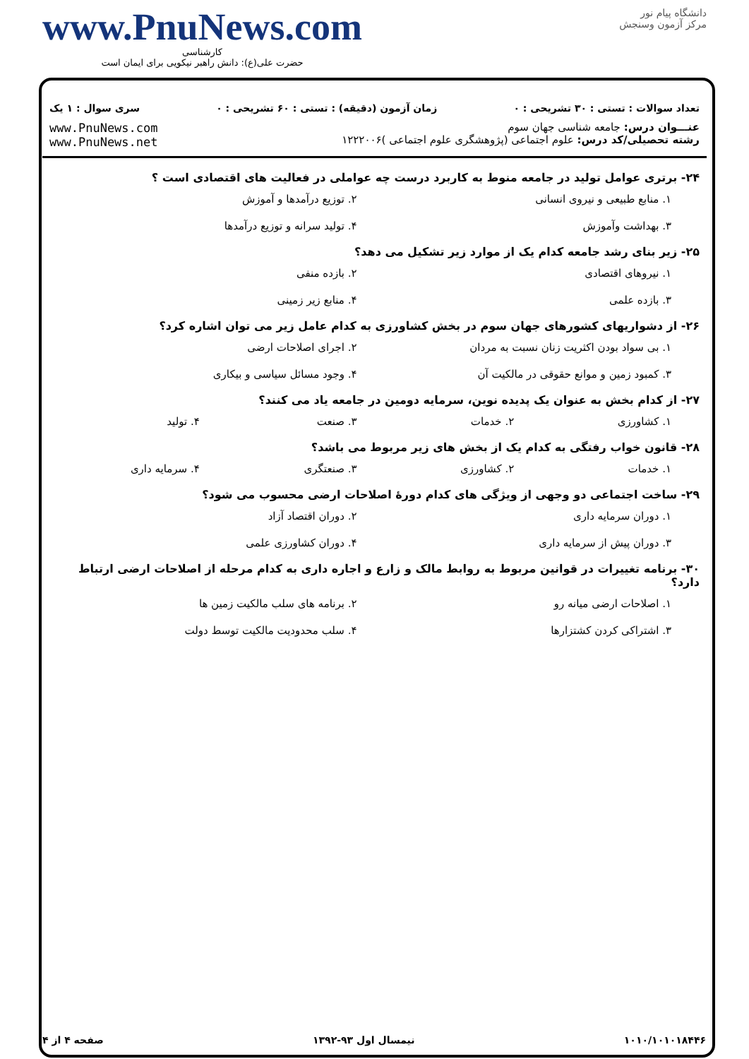دانشگاه پیام نور
مرکز آزمون وسنجش
www.PnuNews.com
کارشناسی
حضرت علی(ع): دانش راهبر نیکویی برای ایمان است
تعداد سوالات : تستی : ۳۰ تشریحی : ۰ زمان آزمون (دقیقه) : تستی : ۶۰ تشریحی : ۰ سری سوال : ۱ یک
عنـــوان درس: جامعه شناسی جهان سوم
رشته تحصیلی/کد درس: علوم اجتماعی (پژوهشگری علوم اجتماعی )۱۲۲۲۰۰۶
www.PnuNews.com
www.PnuNews.net
۲۴- برتری عوامل تولید در جامعه منوط به کاربرد درست چه عواملی در فعالیت های اقتصادی است ؟
۱. منابع طبیعی و نیروی انسانی ۲. توزیع درآمدها و آموزش ۳. بهداشت وآموزش ۴. تولید سرانه و توزیع درآمدها
۲۵- زیر بنای رشد جامعه کدام یک از موارد زیر تشکیل می دهد؟
۱. نیروهای اقتصادی ۲. بازده منفی ۳. بازده علمی ۴. منابع زیر زمینی
۲۶- از دشواریهای کشورهای جهان سوم در بخش کشاورزی به کدام عامل زیر می توان اشاره کرد؟
۱. بی سواد بودن اکثریت زنان نسبت به مردان ۲. اجرای اصلاحات ارضی ۳. کمبود زمین و موانع حقوقی در مالکیت آن ۴. وجود مسائل سیاسی و بیکاری
۲۷- از کدام بخش به عنوان یک پدیده نوین، سرمایه دومین در جامعه یاد می کنند؟
۱. کشاورزی ۲. خدمات ۳. صنعت ۴. تولید
۲۸- قانون خواب رفتگی به کدام یک از بخش های زیر مربوط می باشد؟
۱. خدمات ۲. کشاورزی ۳. صنعتگری ۴. سرمایه داری
۲۹- ساخت اجتماعی دو وجهی از ویژگی های کدام دورهٔ اصلاحات ارضی محسوب می شود؟
۱. دوران سرمایه داری ۲. دوران اقتصاد آزاد ۳. دوران پیش از سرمایه داری ۴. دوران کشاورزی علمی
۳۰- برنامه تغییرات در قوانین مربوط به روابط مالک و زارع و اجاره داری به کدام مرحله از اصلاحات ارضی ارتباط دارد؟
۱. اصلاحات ارضی میانه رو ۲. برنامه های سلب مالکیت زمین ها ۳. اشتراکی کردن کشتزارها ۴. سلب محدودیت مالکیت توسط دولت
۱۰۱۰/۱۰۱۰۱۸۴۴۶ نیمسال اول ۹۳-۱۳۹۲ صفحه ۴ از ۴